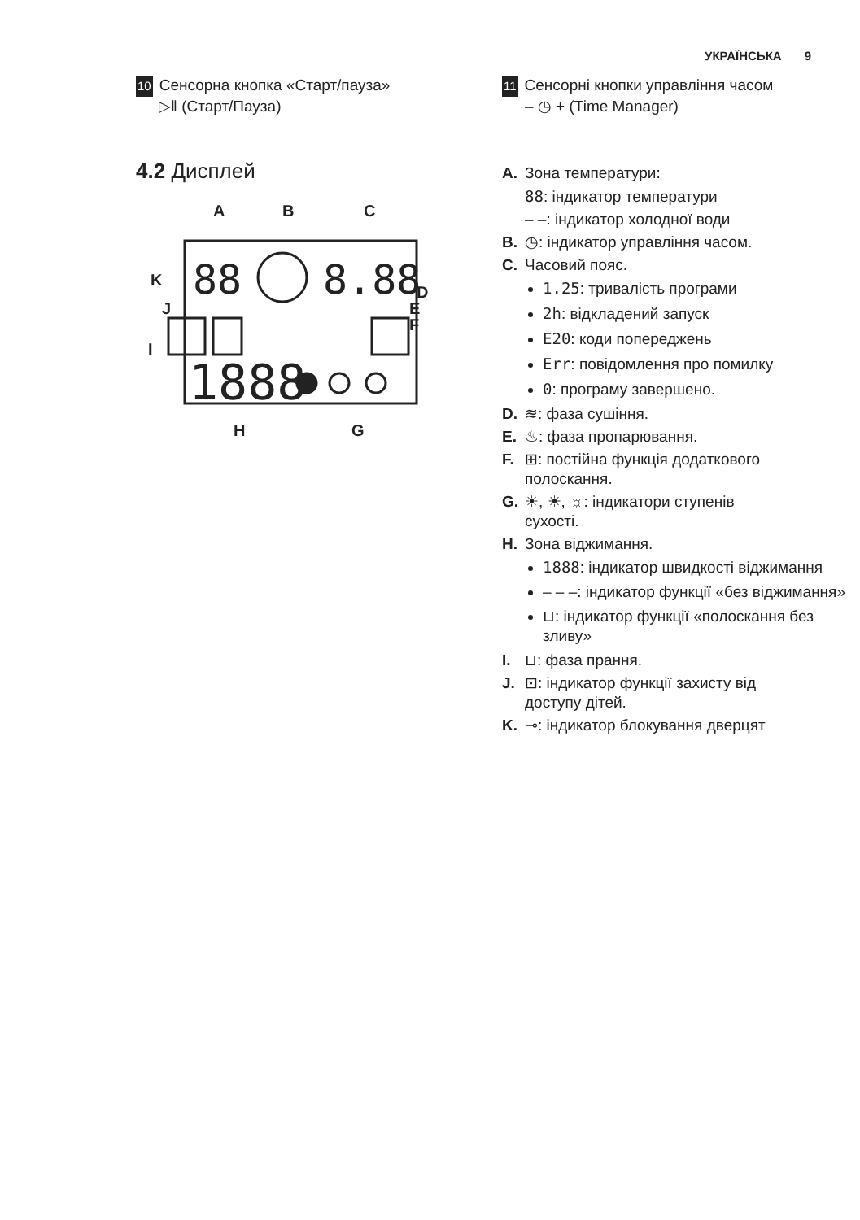УКРАЇНСЬКА 9
10 Сенсорна кнопка «Старт/пауза»
▷‖ (Старт/Пауза)
4.2 Дисплей
A
B
C
K
J
I
D
E
F
H
G
1888
88
8.88
11 Сенсорні кнопки управління часом
– ◷ + (Time Manager)
A. Зона температури:
88: індикатор температури
– –: індикатор холодної води
B. ◷: індикатор управління часом.
C. Часовий пояс.
1.25: тривалість програми
2h: відкладений запуск
E20: коди попереджень
Err: повідомлення про помилку
0: програму завершено.
D. ≋: фаза сушіння.
E. ♨: фаза пропарювання.
F. ⊞: постійна функція додаткового
полоскання.
G. ☀, ☀, ☼: індикатори ступенів
сухості.
H. Зона віджимання.
1888: індикатор швидкості віджимання
– – –: індикатор функції «без віджимання»
⊔: індикатор функції «полоскання без зливу»
I. ⊔: фаза прання.
J. ⊡: індикатор функції захисту від
доступу дітей.
K. ⊸: індикатор блокування дверцят